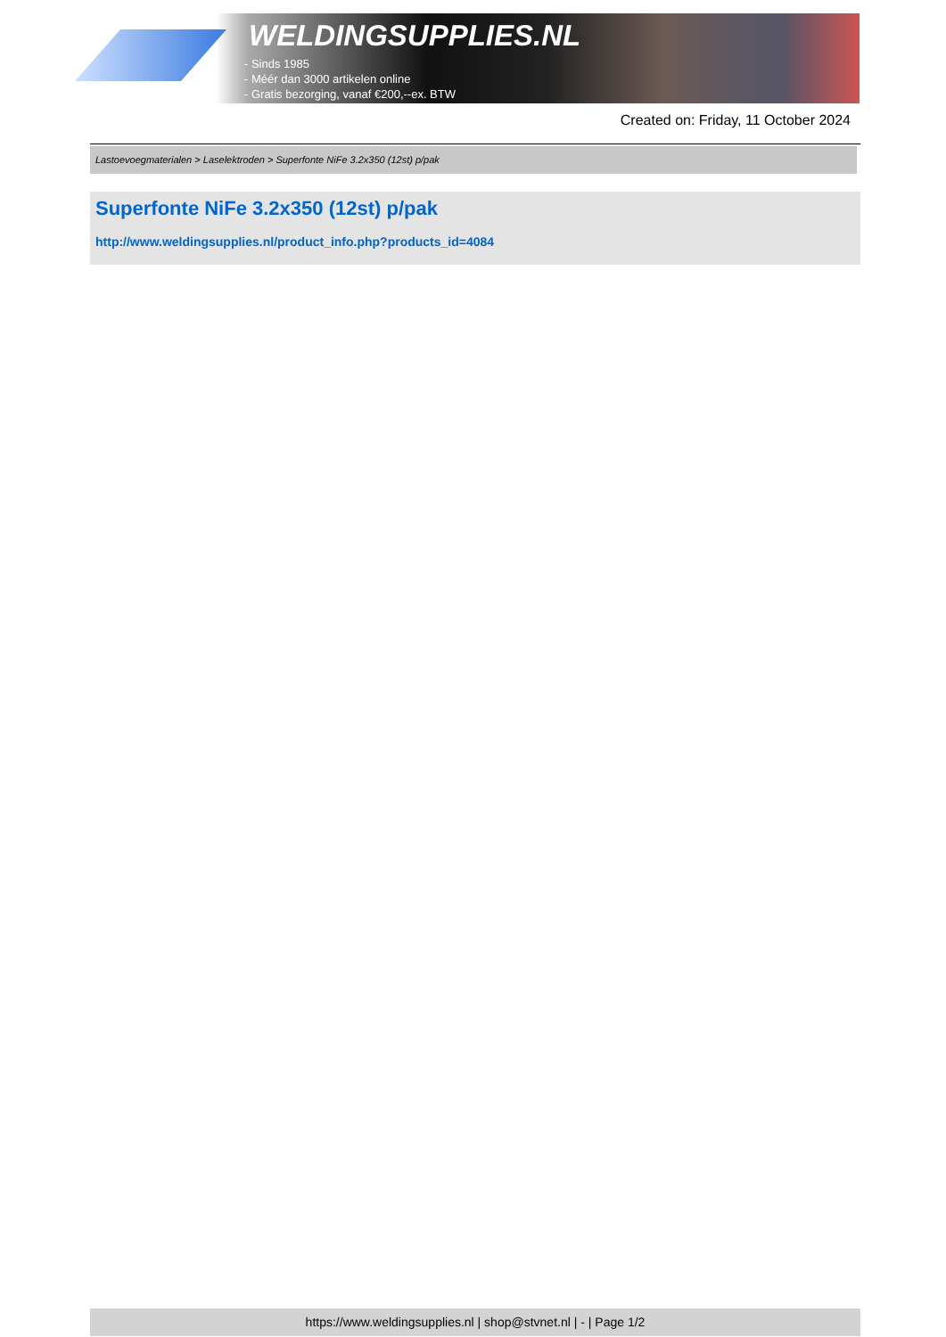WELDINGSUPPLIES.NL
- Sinds 1985
- Méér dan 3000 artikelen online
- Gratis bezorging, vanaf €200,--ex. BTW
Created on: Friday, 11 October 2024
Lastoevoegmaterialen > Laselektroden > Superfonte NiFe 3.2x350 (12st) p/pak
Superfonte NiFe 3.2x350 (12st) p/pak
http://www.weldingsupplies.nl/product_info.php?products_id=4084
https://www.weldingsupplies.nl | shop@stvnet.nl | - | Page 1/2